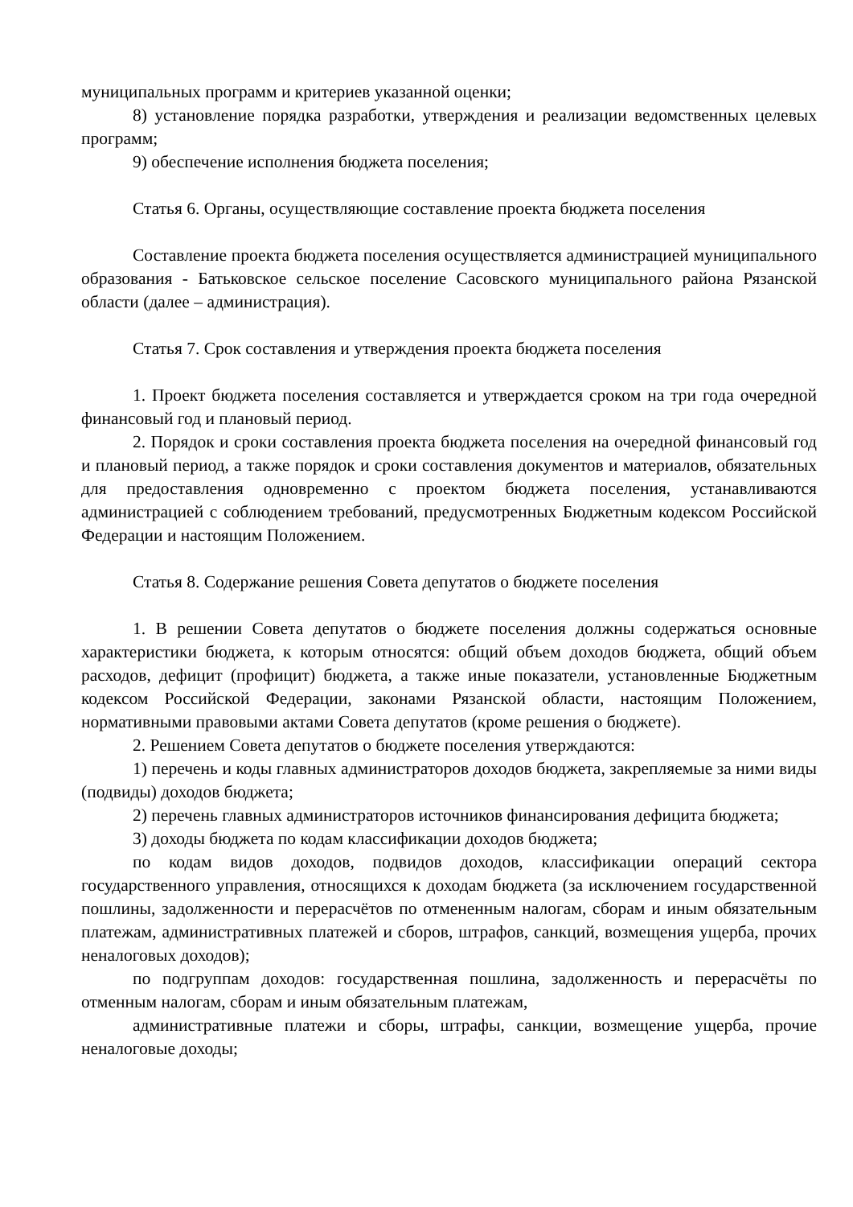муниципальных программ и критериев указанной оценки;
8) установление порядка разработки, утверждения и реализации ведомственных целевых программ;
9) обеспечение исполнения бюджета поселения;
Статья 6. Органы, осуществляющие составление проекта бюджета поселения
Составление проекта бюджета поселения осуществляется администрацией муниципального образования - Батьковское сельское поселение Сасовского муниципального района Рязанской области (далее – администрация).
Статья 7. Срок составления и утверждения проекта бюджета поселения
1. Проект бюджета поселения составляется и утверждается сроком на три года очередной финансовый год и плановый период.
2. Порядок и сроки составления проекта бюджета поселения на очередной финансовый год и плановый период, а также порядок и сроки составления документов и материалов, обязательных для предоставления одновременно с проектом бюджета поселения, устанавливаются администрацией с соблюдением требований, предусмотренных Бюджетным кодексом Российской Федерации и настоящим Положением.
Статья 8. Содержание решения Совета депутатов о бюджете поселения
1. В решении Совета депутатов о бюджете поселения должны содержаться основные характеристики бюджета, к которым относятся: общий объем доходов бюджета, общий объем расходов, дефицит (профицит) бюджета, а также иные показатели, установленные Бюджетным кодексом Российской Федерации, законами Рязанской области, настоящим Положением, нормативными правовыми актами Совета депутатов (кроме решения о бюджете).
2. Решением Совета депутатов о бюджете поселения утверждаются:
1) перечень и коды главных администраторов доходов бюджета, закрепляемые за ними виды (подвиды) доходов бюджета;
2) перечень главных администраторов источников финансирования дефицита бюджета;
3) доходы бюджета по кодам классификации доходов бюджета;
по кодам видов доходов, подвидов доходов, классификации операций сектора государственного управления, относящихся к доходам бюджета (за исключением государственной пошлины, задолженности и перерасчётов по отмененным налогам, сборам и иным обязательным платежам, административных платежей и сборов, штрафов, санкций, возмещения ущерба, прочих неналоговых доходов);
по подгруппам доходов: государственная пошлина, задолженность и перерасчёты по отменным налогам, сборам и иным обязательным платежам,
административные платежи и сборы, штрафы, санкции, возмещение ущерба, прочие неналоговые доходы;